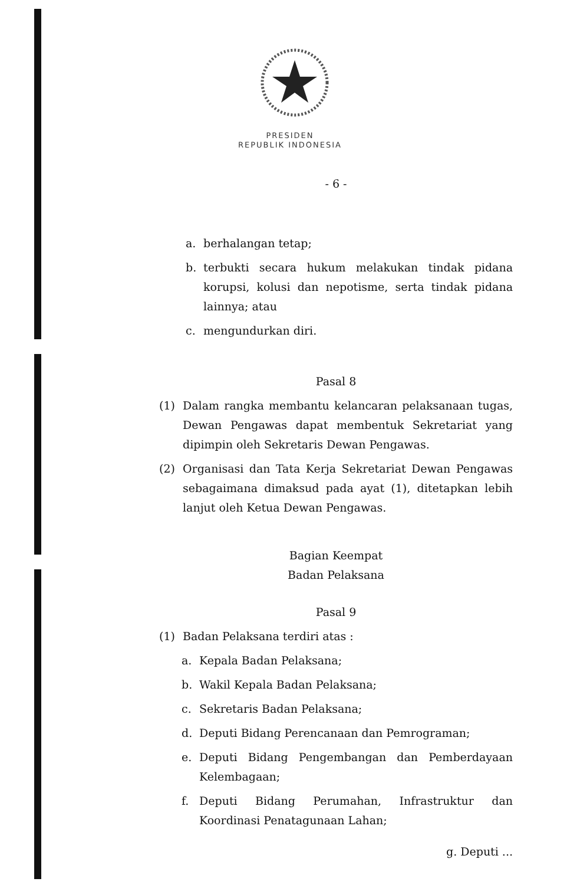PRESIDEN
REPUBLIK INDONESIA
- 6 -
a. berhalangan tetap;
b. terbukti secara hukum melakukan tindak pidana korupsi, kolusi dan nepotisme, serta tindak pidana lainnya; atau
c. mengundurkan diri.
Pasal 8
(1) Dalam rangka membantu kelancaran pelaksanaan tugas, Dewan Pengawas dapat membentuk Sekretariat yang dipimpin oleh Sekretaris Dewan Pengawas.
(2) Organisasi dan Tata Kerja Sekretariat Dewan Pengawas sebagaimana dimaksud pada ayat (1), ditetapkan lebih lanjut oleh Ketua Dewan Pengawas.
Bagian Keempat
Badan Pelaksana
Pasal 9
(1) Badan Pelaksana terdiri atas :
a. Kepala Badan Pelaksana;
b. Wakil Kepala Badan Pelaksana;
c. Sekretaris Badan Pelaksana;
d. Deputi Bidang Perencanaan dan Pemrograman;
e. Deputi Bidang Pengembangan dan Pemberdayaan Kelembagaan;
f. Deputi Bidang Perumahan, Infrastruktur dan Koordinasi Penatagunaan Lahan;
g. Deputi ...